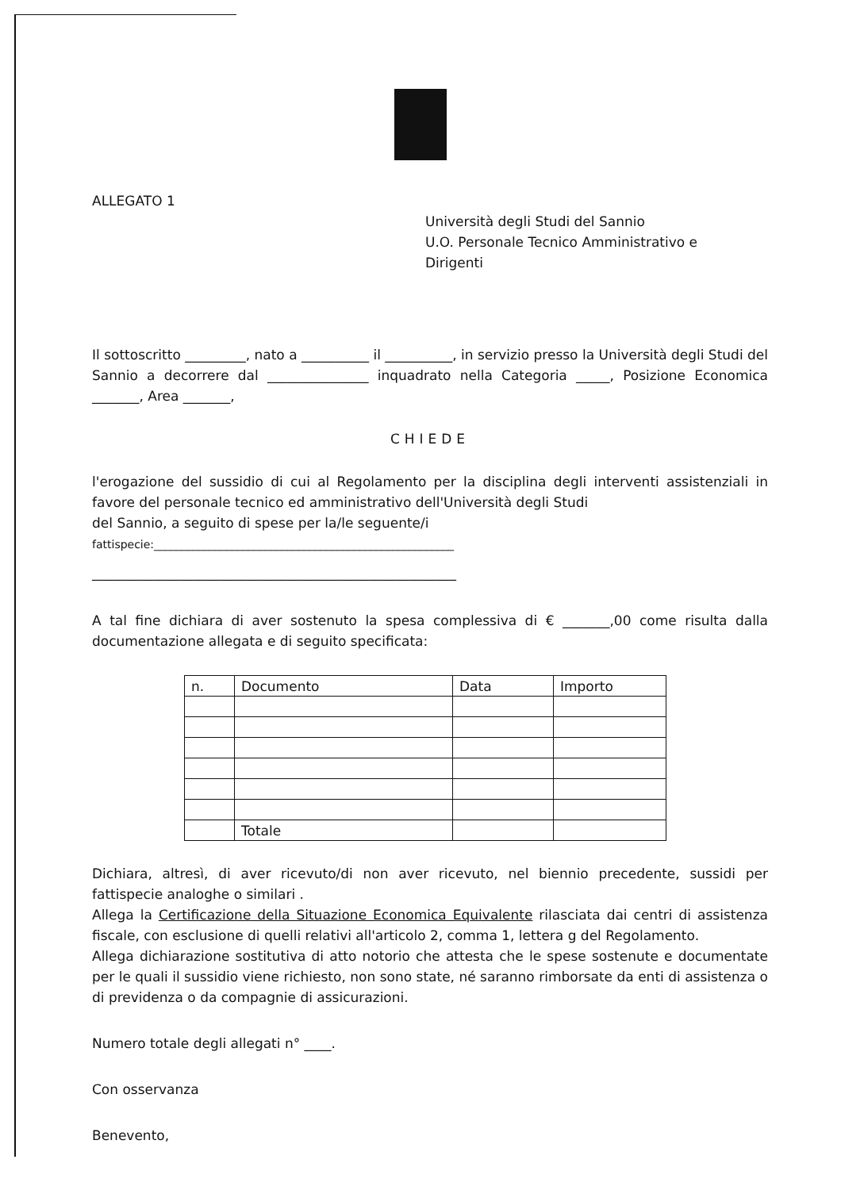ALLEGATO 1
Università degli Studi del Sannio
U.O. Personale Tecnico Amministrativo e
Dirigenti
Il sottoscritto _________, nato a __________ il __________, in servizio presso la Università degli Studi del Sannio a decorrere dal _______________ inquadrato nella Categoria _____, Posizione Economica _______, Area _______,
CHIEDE
l'erogazione del sussidio di cui al Regolamento per la disciplina degli interventi assistenziali in favore del personale tecnico ed amministrativo dell'Università degli Studi
del Sannio, a seguito di spese per la/le seguente/i
fattispecie:______________________________________________________
______________________________________________________
A tal fine dichiara di aver sostenuto la spesa complessiva di € _______,00 come risulta dalla documentazione allegata e di seguito specificata:
| n. | Documento | Data | Importo |
| --- | --- | --- | --- |
| | Totale | | |
Dichiara, altresì, di aver ricevuto/di non aver ricevuto, nel biennio precedente, sussidi per fattispecie analoghe o similari .
Allega la Certificazione della Situazione Economica Equivalente rilasciata dai centri di assistenza fiscale, con esclusione di quelli relativi all'articolo 2, comma 1, lettera g del Regolamento.
Allega dichiarazione sostitutiva di atto notorio che attesta che le spese sostenute e documentate per le quali il sussidio viene richiesto, non sono state, né saranno rimborsate da enti di assistenza o di previdenza o da compagnie di assicurazioni.
Numero totale degli allegati n° ____.
Con osservanza
Benevento,
____________